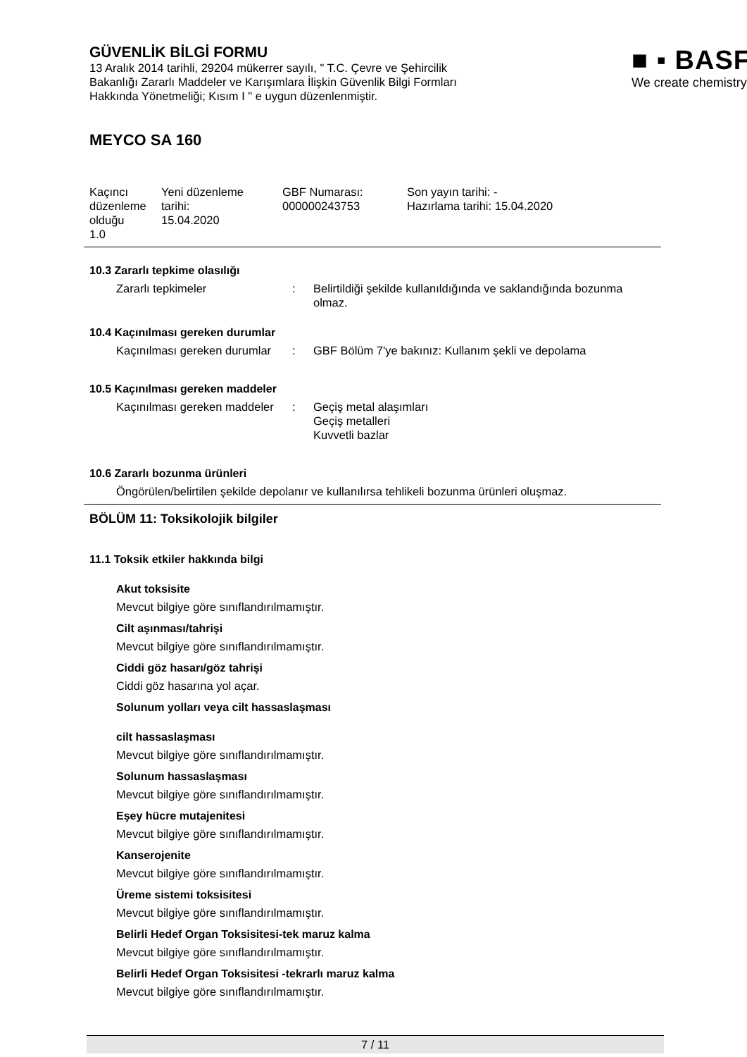GÜVENLİK BİLGİ FORMU
13 Aralık 2014 tarihli, 29204 mükerrer sayılı, " T.C. Çevre ve Şehircilik Bakanlığı Zararlı Maddeler ve Karışımlara İlişkin Güvenlik Bilgi Formları Hakkında Yönetmeliği; Kısım I " e uygun düzenlenmiştir.
■ ▪ BASF
We create chemistry
MEYCO SA 160
| Kaçıncı düzenleme olduğu 1.0 | Yeni düzenleme tarihi: 15.04.2020 | GBF Numarası: 000000243753 | Son yayın tarihi: - Hazırlama tarihi: 15.04.2020 |
10.3 Zararlı tepkime olasılığı
Zararlı tepkimeler : Belirtildiği şekilde kullanıldığında ve saklandığında bozunma olmaz.
10.4 Kaçınılması gereken durumlar
Kaçınılması gereken durumlar
: GBF Bölüm 7'ye bakınız: Kullanım şekli ve depolama
10.5 Kaçınılması gereken maddeler
Kaçınılması gereken maddeler
: Geçiş metal alaşımları
Geçiş metalleri
Kuvvetli bazlar
10.6 Zararlı bozunma ürünleri
Öngörülen/belirtilen şekilde depolanır ve kullanılırsa tehlikeli bozunma ürünleri oluşmaz.
BÖLÜM 11: Toksikolojik bilgiler
11.1 Toksik etkiler hakkında bilgi
Akut toksisite
Mevcut bilgiye göre sınıflandırılmamıştır.
Cilt aşınması/tahrişi
Mevcut bilgiye göre sınıflandırılmamıştır.
Ciddi göz hasarı/göz tahrişi
Ciddi göz hasarına yol açar.
Solunum yolları veya cilt hassaslaşması
cilt hassaslaşması
Mevcut bilgiye göre sınıflandırılmamıştır.
Solunum hassaslaşması
Mevcut bilgiye göre sınıflandırılmamıştır.
Eşey hücre mutajenitesi
Mevcut bilgiye göre sınıflandırılmamıştır.
Kanserojenite
Mevcut bilgiye göre sınıflandırılmamıştır.
Üreme sistemi toksisitesi
Mevcut bilgiye göre sınıflandırılmamıştır.
Belirli Hedef Organ Toksisitesi-tek maruz kalma
Mevcut bilgiye göre sınıflandırılmamıştır.
Belirli Hedef Organ Toksisitesi -tekrarlı maruz kalma
Mevcut bilgiye göre sınıflandırılmamıştır.
7 / 11